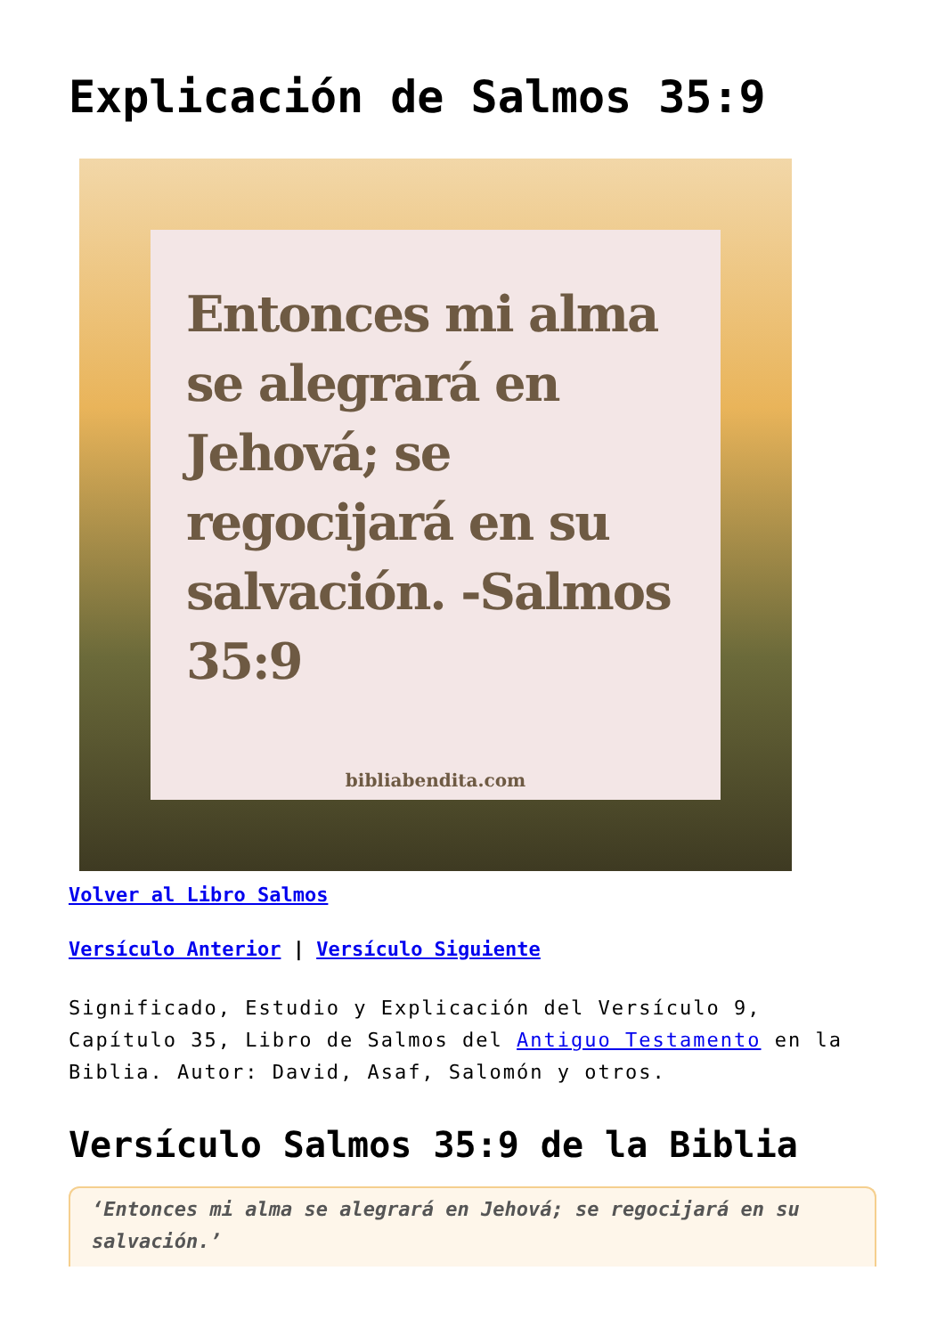Explicación de Salmos 35:9
Entonces mi alma se alegrará en Jehová; se regocijará en su salvación. -Salmos 35:9
bibliabendita.com
Volver al Libro Salmos
Versículo Anterior | Versículo Siguiente
Significado, Estudio y Explicación del Versículo 9, Capítulo 35, Libro de Salmos del Antiguo Testamento en la Biblia. Autor: David, Asaf, Salomón y otros.
Versículo Salmos 35:9 de la Biblia
‘Entonces mi alma se alegrará en Jehová; se regocijará en su salvación.’